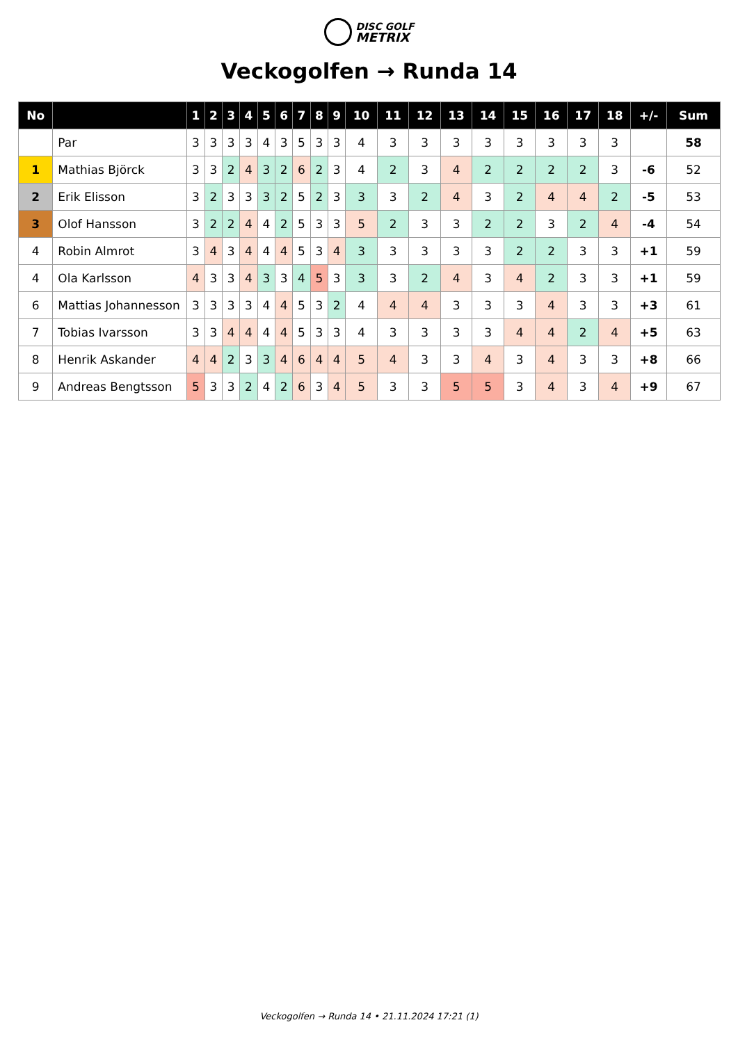DISC GOLF
METRIX
Veckogolfen → Runda 14
| No | | 1 | 2 | 3 | 4 | 5 | 6 | 7 | 8 | 9 | 10 | 11 | 12 | 13 | 14 | 15 | 16 | 17 | 18 | +/- | Sum |
| --- | --- | --- | --- | --- | --- | --- | --- | --- | --- | --- | --- | --- | --- | --- | --- | --- | --- | --- | --- | --- | --- |
| | Par | 3 | 3 | 3 | 3 | 4 | 3 | 5 | 3 | 3 | 4 | 3 | 3 | 3 | 3 | 3 | 3 | 3 | 3 | | 58 |
| 1 | Mathias Björck | 3 | 3 | 2 | 4 | 3 | 2 | 6 | 2 | 3 | 4 | 2 | 3 | 4 | 2 | 2 | 2 | 2 | 3 | -6 | 52 |
| 2 | Erik Elisson | 3 | 2 | 3 | 3 | 3 | 2 | 5 | 2 | 3 | 3 | 3 | 2 | 4 | 3 | 2 | 4 | 4 | 2 | -5 | 53 |
| 3 | Olof Hansson | 3 | 2 | 2 | 4 | 4 | 2 | 5 | 3 | 3 | 5 | 2 | 3 | 3 | 2 | 2 | 3 | 2 | 4 | -4 | 54 |
| 4 | Robin Almrot | 3 | 4 | 3 | 4 | 4 | 4 | 5 | 3 | 4 | 3 | 3 | 3 | 3 | 3 | 2 | 2 | 3 | 3 | +1 | 59 |
| 4 | Ola Karlsson | 4 | 3 | 3 | 4 | 3 | 3 | 4 | 5 | 3 | 3 | 3 | 2 | 4 | 3 | 4 | 2 | 3 | 3 | +1 | 59 |
| 6 | Mattias Johannesson | 3 | 3 | 3 | 3 | 4 | 4 | 5 | 3 | 2 | 4 | 4 | 4 | 3 | 3 | 3 | 4 | 3 | 3 | +3 | 61 |
| 7 | Tobias Ivarsson | 3 | 3 | 4 | 4 | 4 | 4 | 5 | 3 | 3 | 4 | 3 | 3 | 3 | 3 | 4 | 4 | 2 | 4 | +5 | 63 |
| 8 | Henrik Askander | 4 | 4 | 2 | 3 | 3 | 4 | 6 | 4 | 4 | 5 | 4 | 3 | 3 | 4 | 3 | 4 | 3 | 3 | +8 | 66 |
| 9 | Andreas Bengtsson | 5 | 3 | 3 | 2 | 4 | 2 | 6 | 3 | 4 | 5 | 3 | 3 | 5 | 5 | 3 | 4 | 3 | 4 | +9 | 67 |
Veckogolfen → Runda 14 • 21.11.2024 17:21 (1)